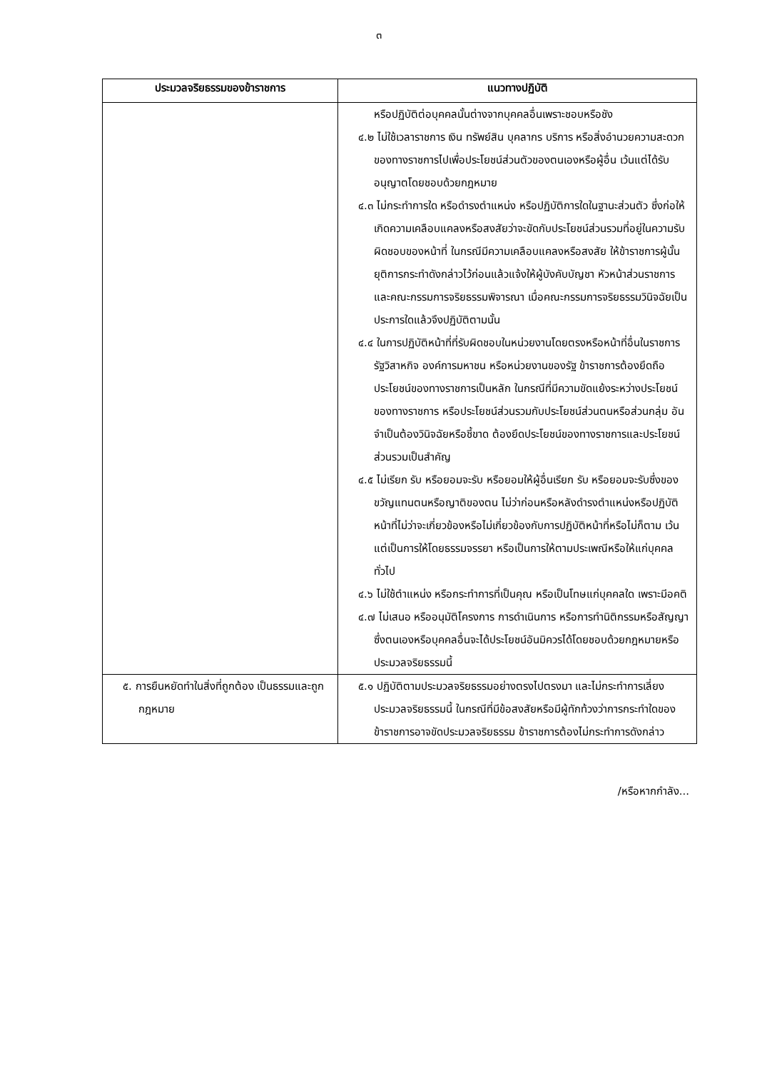๓
| ประมวลจริยธรรมของข้าราชการ | แนวทางปฏิบัติ |
| --- | --- |
| | หรือปฏิบัติต่อบุคคลนั้นต่างจากบุคคลอื่นเพราะชอบหรือชัง ๔.๒ ไม่ใช้เวลาราชการ เงิน ทรัพย์สิน บุคลากร บริการ หรือสิ่งอำนวยความสะดวกของทางราชการไปเพื่อประโยชน์ส่วนตัวของตนเองหรือผู้อื่น เว้นแต่ได้รับอนุญาตโดยชอบด้วยกฎหมาย ๔.๓ ไม่กระทำการใด หรือดำรงตำแหน่ง หรือปฏิบัติการใดในฐานะส่วนตัว ซึ่งก่อให้เกิดความเคลือบแคลงหรือสงสัยว่าจะขัดกับประโยชน์ส่วนรวมที่อยู่ในความรับผิดชอบของหน้าที่ ในกรณีมีความเคลือบแคลงหรือสงสัย ให้ข้าราชการผู้นั้นยุติการกระทำดังกล่าวไว้ก่อนแล้วแจ้งให้ผู้บังคับบัญชา หัวหน้าส่วนราชการ และคณะกรรมการจริยธรรมพิจารณา เมื่อคณะกรรมการจริยธรรมวินิจฉัยเป็นประการใดแล้วจึงปฏิบัติตามนั้น ๔.๔ ในการปฏิบัติหน้าที่ที่รับผิดชอบในหน่วยงานโดยตรงหรือหน้าที่อื่นในราชการรัฐวิสาหกิจ องค์การมหาชน หรือหน่วยงานของรัฐ ข้าราชการต้องยึดถือประโยชน์ของทางราชการเป็นหลัก ในกรณีที่มีความขัดแย้งระหว่างประโยชน์ของทางราชการ หรือประโยชน์ส่วนรวมกับประโยชน์ส่วนตนหรือส่วนกลุ่ม อันจำเป็นต้องวินิจฉัยหรือชี้ขาด ต้องยึดประโยชน์ของทางราชการและประโยชน์ส่วนรวมเป็นสำคัญ ๔.๕ ไม่เรียก รับ หรือยอมจะรับ หรือยอมให้ผู้อื่นเรียก รับ หรือยอมจะรับซึ่งของขวัญแทนตนหรือญาติของตน ไม่ว่าก่อนหรือหลังดำรงตำแหน่งหรือปฏิบัติหน้าที่ไม่ว่าจะเกี่ยวข้องหรือไม่เกี่ยวข้องกับการปฏิบัติหน้าที่หรือไม่ก็ตาม เว้นแต่เป็นการให้โดยธรรมจรรยา หรือเป็นการให้ตามประเพณีหรือให้แก่บุคคลทั่วไป ๔.๖ ไม่ใช้ตำแหน่ง หรือกระทำการที่เป็นคุณ หรือเป็นโทษแก่บุคคลใด เพราะมีอคติ ๔.๗ ไม่เสนอ หรืออนุมัติโครงการ การดำเนินการ หรือการทำนิติกรรมหรือสัญญา ซึ่งตนเองหรือบุคคลอื่นจะได้ประโยชน์อันมิควรได้โดยชอบด้วยกฎหมายหรือประมวลจริยธรรมนี้ |
| ๕. การยืนหยัดทำในสิ่งที่ถูกต้อง เป็นธรรมและถูกกฎหมาย | ๕.๑ ปฏิบัติตามประมวลจริยธรรมอย่างตรงไปตรงมา และไม่กระทำการเลี่ยงประมวลจริยธรรมนี้ ในกรณีที่มีข้อสงสัยหรือมีผู้ทักท้วงว่าการกระทำใดของข้าราชการอาจขัดประมวลจริยธรรม ข้าราชการต้องไม่กระทำการดังกล่าว |
/หรือหากกำลัง...